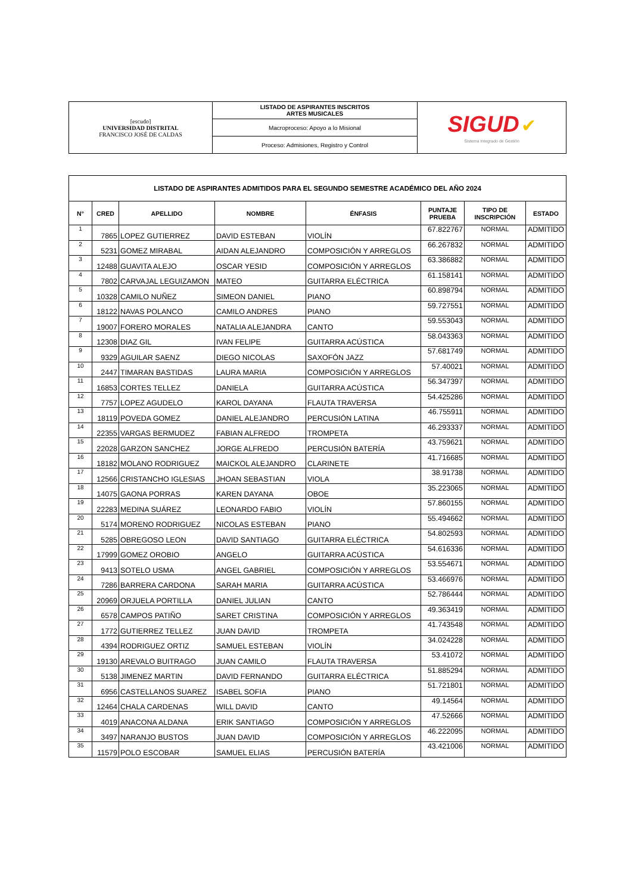| [escudo] UNIVERSIDAD DISTRITAL FRANCISCO JOSÉ DE CALDAS | LISTADO DE ASPIRANTES INSCRITOS ARTES MUSICALES | SIGUD ✔ Sistema Integrado de Gestión |
| | Macroproceso: Apoyo a lo Misional | |
| | Proceso: Admisiones, Registro y Control | |
| LISTADO DE ASPIRANTES ADMITIDOS PARA EL SEGUNDO SEMESTRE ACADÉMICO DEL AÑO 2024 | | | | | | | |
| N° | CRED | APELLIDO | NOMBRE | ÉNFASIS | PUNTAJE PRUEBA | TIPO DE INSCRIPCIÓN | ESTADO |
| 1 | 7865 | LOPEZ GUTIERREZ | DAVID ESTEBAN | VIOLÍN | 67.822767 | NORMAL | ADMITIDO |
| 2 | 5231 | GOMEZ MIRABAL | AIDAN ALEJANDRO | COMPOSICIÓN Y ARREGLOS | 66.267832 | NORMAL | ADMITIDO |
| 3 | 12488 | GUAVITA ALEJO | OSCAR YESID | COMPOSICIÓN Y ARREGLOS | 63.386882 | NORMAL | ADMITIDO |
| 4 | 7802 | CARVAJAL LEGUIZAMON | MATEO | GUITARRA ELÉCTRICA | 61.158141 | NORMAL | ADMITIDO |
| 5 | 10328 | CAMILO NUÑEZ | SIMEON DANIEL | PIANO | 60.898794 | NORMAL | ADMITIDO |
| 6 | 18122 | NAVAS POLANCO | CAMILO ANDRES | PIANO | 59.727551 | NORMAL | ADMITIDO |
| 7 | 19007 | FORERO MORALES | NATALIA ALEJANDRA | CANTO | 59.553043 | NORMAL | ADMITIDO |
| 8 | 12308 | DIAZ GIL | IVAN FELIPE | GUITARRA ACÚSTICA | 58.043363 | NORMAL | ADMITIDO |
| 9 | 9329 | AGUILAR SAENZ | DIEGO NICOLAS | SAXOFÓN JAZZ | 57.681749 | NORMAL | ADMITIDO |
| 10 | 2447 | TIMARAN BASTIDAS | LAURA MARIA | COMPOSICIÓN Y ARREGLOS | 57.40021 | NORMAL | ADMITIDO |
| 11 | 16853 | CORTES TELLEZ | DANIELA | GUITARRA ACÚSTICA | 56.347397 | NORMAL | ADMITIDO |
| 12 | 7757 | LOPEZ AGUDELO | KAROL DAYANA | FLAUTA TRAVERSA | 54.425286 | NORMAL | ADMITIDO |
| 13 | 18119 | POVEDA GOMEZ | DANIEL ALEJANDRO | PERCUSIÓN LATINA | 46.755911 | NORMAL | ADMITIDO |
| 14 | 22355 | VARGAS BERMUDEZ | FABIAN ALFREDO | TROMPETA | 46.293337 | NORMAL | ADMITIDO |
| 15 | 22028 | GARZON SANCHEZ | JORGE ALFREDO | PERCUSIÓN BATERÍA | 43.759621 | NORMAL | ADMITIDO |
| 16 | 18182 | MOLANO RODRIGUEZ | MAICKOL ALEJANDRO | CLARINETE | 41.716685 | NORMAL | ADMITIDO |
| 17 | 12566 | CRISTANCHO IGLESIAS | JHOAN SEBASTIAN | VIOLA | 38.91738 | NORMAL | ADMITIDO |
| 18 | 14075 | GAONA PORRAS | KAREN DAYANA | OBOE | 35.223065 | NORMAL | ADMITIDO |
| 19 | 22283 | MEDINA SUÁREZ | LEONARDO FABIO | VIOLÍN | 57.860155 | NORMAL | ADMITIDO |
| 20 | 5174 | MORENO RODRIGUEZ | NICOLAS ESTEBAN | PIANO | 55.494662 | NORMAL | ADMITIDO |
| 21 | 5285 | OBREGOSO LEON | DAVID SANTIAGO | GUITARRA ELÉCTRICA | 54.802593 | NORMAL | ADMITIDO |
| 22 | 17999 | GOMEZ OROBIO | ANGELO | GUITARRA ACÚSTICA | 54.616336 | NORMAL | ADMITIDO |
| 23 | 9413 | SOTELO USMA | ANGEL GABRIEL | COMPOSICIÓN Y ARREGLOS | 53.554671 | NORMAL | ADMITIDO |
| 24 | 7286 | BARRERA CARDONA | SARAH MARIA | GUITARRA ACÚSTICA | 53.466976 | NORMAL | ADMITIDO |
| 25 | 20969 | ORJUELA PORTILLA | DANIEL JULIAN | CANTO | 52.786444 | NORMAL | ADMITIDO |
| 26 | 6578 | CAMPOS PATIÑO | SARET CRISTINA | COMPOSICIÓN Y ARREGLOS | 49.363419 | NORMAL | ADMITIDO |
| 27 | 1772 | GUTIERREZ TELLEZ | JUAN DAVID | TROMPETA | 41.743548 | NORMAL | ADMITIDO |
| 28 | 4394 | RODRIGUEZ ORTIZ | SAMUEL ESTEBAN | VIOLÍN | 34.024228 | NORMAL | ADMITIDO |
| 29 | 19130 | AREVALO BUITRAGO | JUAN CAMILO | FLAUTA TRAVERSA | 53.41072 | NORMAL | ADMITIDO |
| 30 | 5138 | JIMENEZ MARTIN | DAVID FERNANDO | GUITARRA ELÉCTRICA | 51.885294 | NORMAL | ADMITIDO |
| 31 | 6956 | CASTELLANOS SUAREZ | ISABEL SOFIA | PIANO | 51.721801 | NORMAL | ADMITIDO |
| 32 | 12464 | CHALA CARDENAS | WILL DAVID | CANTO | 49.14564 | NORMAL | ADMITIDO |
| 33 | 4019 | ANACONA ALDANA | ERIK SANTIAGO | COMPOSICIÓN Y ARREGLOS | 47.52666 | NORMAL | ADMITIDO |
| 34 | 3497 | NARANJO BUSTOS | JUAN DAVID | COMPOSICIÓN Y ARREGLOS | 46.222095 | NORMAL | ADMITIDO |
| 35 | 11579 | POLO ESCOBAR | SAMUEL ELIAS | PERCUSIÓN BATERÍA | 43.421006 | NORMAL | ADMITIDO |